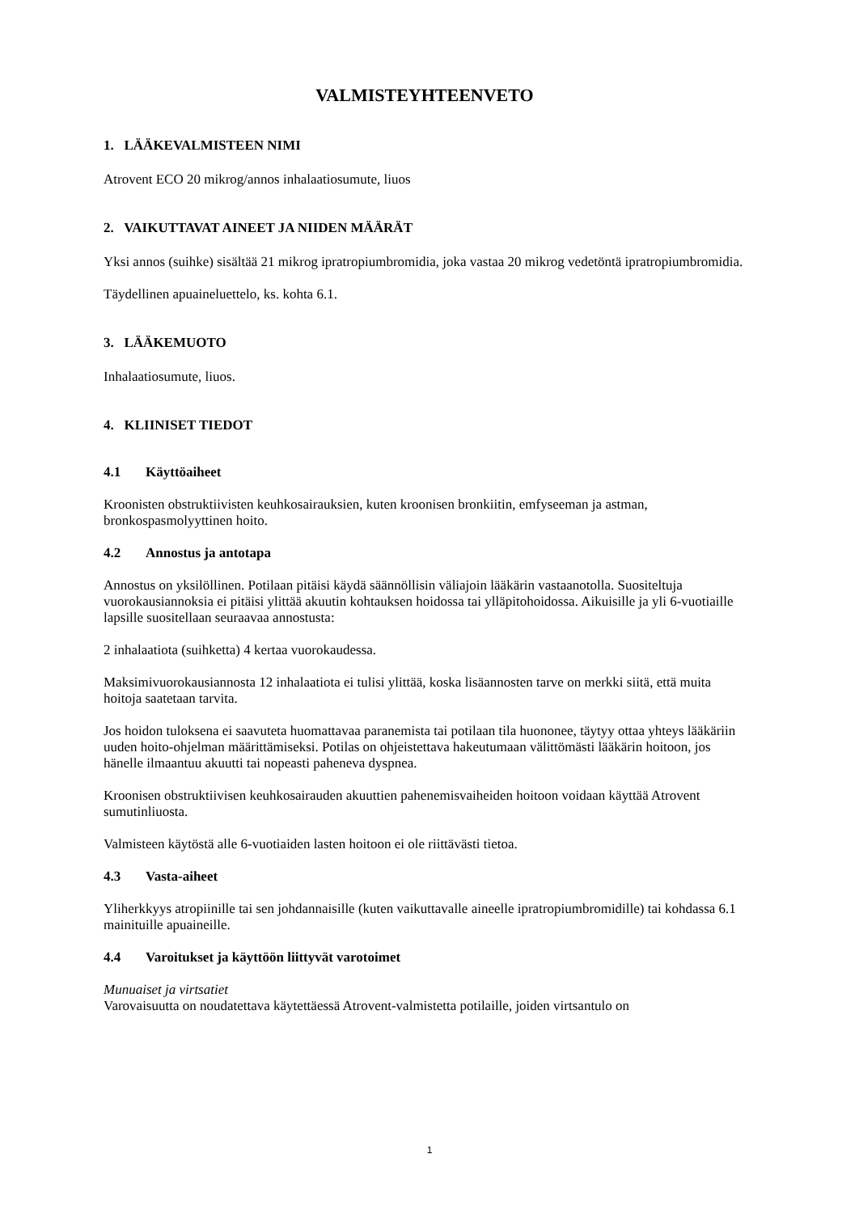VALMISTEYHTEENVETO
1. LÄÄKEVALMISTEEN NIMI
Atrovent ECO 20 mikrog/annos inhalaatiosumute, liuos
2. VAIKUTTAVAT AINEET JA NIIDEN MÄÄRÄT
Yksi annos (suihke) sisältää 21 mikrog ipratropiumbromidia, joka vastaa 20 mikrog vedetöntä ipratropiumbromidia.
Täydellinen apuaineluettelo, ks. kohta 6.1.
3. LÄÄKEMUOTO
Inhalaatiosumute, liuos.
4. KLIINISET TIEDOT
4.1 Käyttöaiheet
Kroonisten obstruktiivisten keuhkosairauksien, kuten kroonisen bronkiitin, emfyseeman ja astman, bronkospasmolyyttinen hoito.
4.2 Annostus ja antotapa
Annostus on yksilöllinen. Potilaan pitäisi käydä säännöllisin väliajoin lääkärin vastaanotolla. Suositeltuja vuorokausiannoksia ei pitäisi ylittää akuutin kohtauksen hoidossa tai ylläpitohoidossa. Aikuisille ja yli 6-vuotiaille lapsille suositellaan seuraavaa annostusta:
2 inhalaatiota (suihketta) 4 kertaa vuorokaudessa.
Maksimivuorokausiannosta 12 inhalaatiota ei tulisi ylittää, koska lisäannosten tarve on merkki siitä, että muita hoitoja saatetaan tarvita.
Jos hoidon tuloksena ei saavuteta huomattavaa paranemista tai potilaan tila huononee, täytyy ottaa yhteys lääkäriin uuden hoito-ohjelman määrittämiseksi. Potilas on ohjeistettava hakeutumaan välittömästi lääkärin hoitoon, jos hänelle ilmaantuu akuutti tai nopeasti paheneva dyspnea.
Kroonisen obstruktiivisen keuhkosairauden akuuttien pahenemisvaiheiden hoitoon voidaan käyttää Atrovent sumutinliuosta.
Valmisteen käytöstä alle 6-vuotiaiden lasten hoitoon ei ole riittävästi tietoa.
4.3 Vasta-aiheet
Yliherkkyys atropiinille tai sen johdannaisille (kuten vaikuttavalle aineelle ipratropiumbromidille) tai kohdassa 6.1 mainituille apuaineille.
4.4 Varoitukset ja käyttöön liittyvät varotoimet
Munuaiset ja virtsatiet
Varovaisuutta on noudatettava käytettäessä Atrovent-valmistetta potilaille, joiden virtsantulo on
1